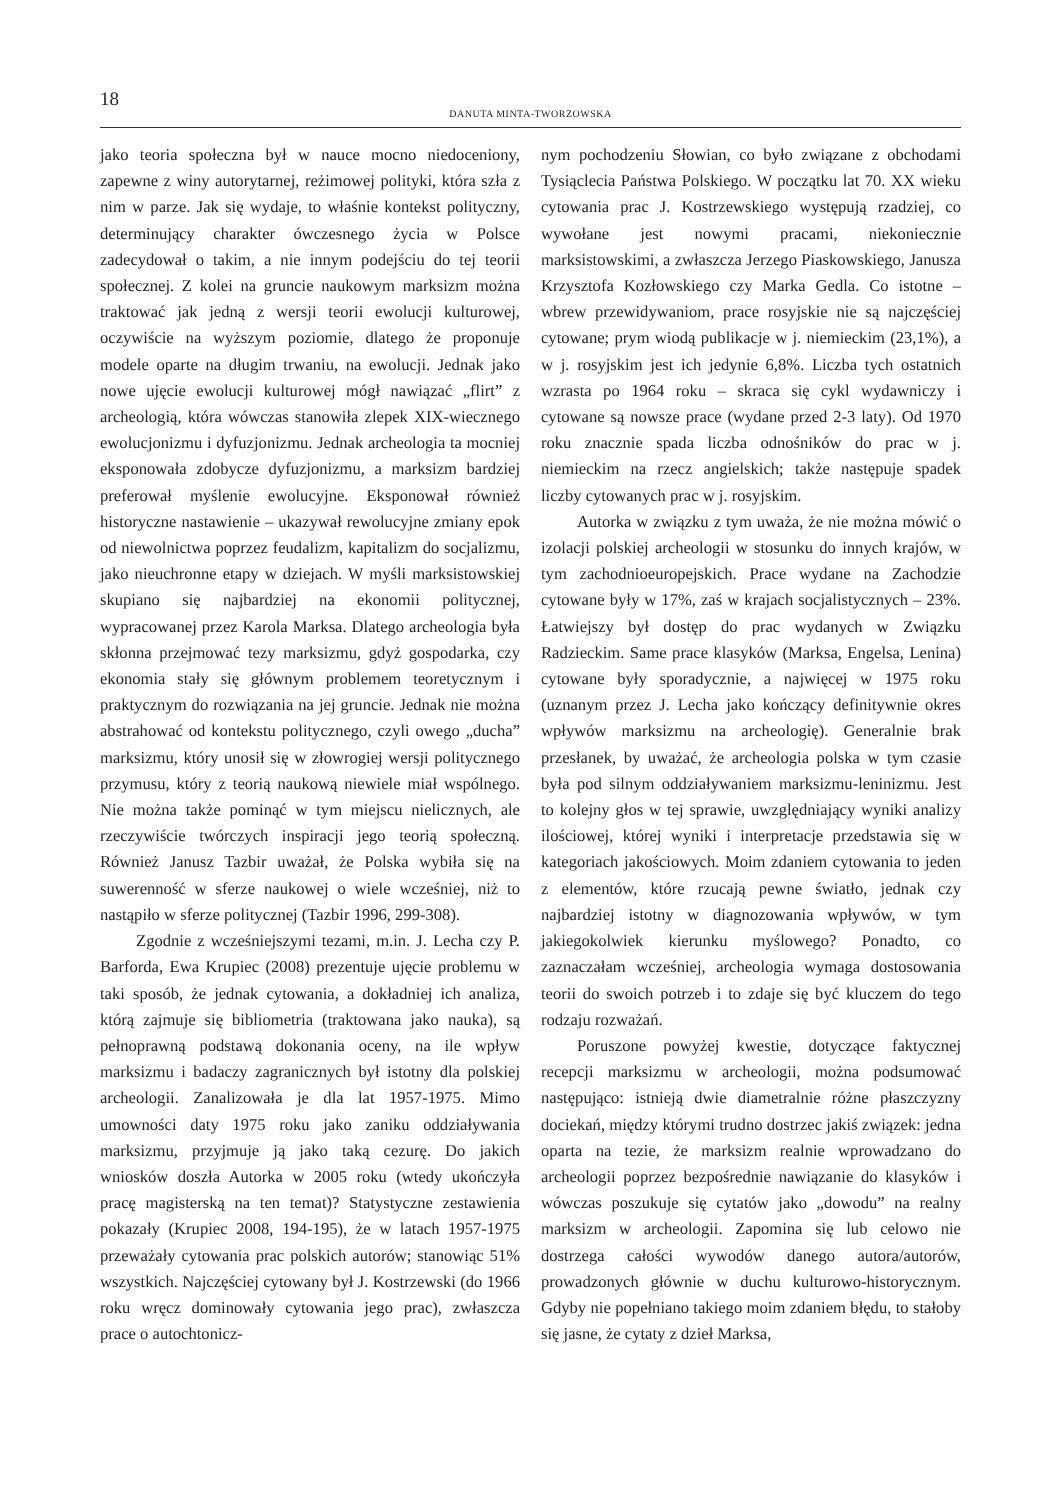18
DANUTA MINTA-TWORZOWSKA
jako teoria społeczna był w nauce mocno niedoceniony, zapewne z winy autorytarnej, reżimowej polityki, która szła z nim w parze. Jak się wydaje, to właśnie kontekst polityczny, determinujący charakter ówczesnego życia w Polsce zadecydował o takim, a nie innym podejściu do tej teorii społecznej. Z kolei na gruncie naukowym marksizm można traktować jak jedną z wersji teorii ewolucji kulturowej, oczywiście na wyższym poziomie, dlatego że proponuje modele oparte na długim trwaniu, na ewolucji. Jednak jako nowe ujęcie ewolucji kulturowej mógł nawiązać „flirt” z archeologią, która wówczas stanowiła zlepek XIX-wiecznego ewolucjonizmu i dyfuzjonizmu. Jednak archeologia ta mocniej eksponowała zdobycze dyfuzjonizmu, a marksizm bardziej preferował myślenie ewolucyjne. Eksponował również historyczne nastawienie – ukazywał rewolucyjne zmiany epok od niewolnictwa poprzez feudalizm, kapitalizm do socjalizmu, jako nieuchronne etapy w dziejach. W myśli marksistowskiej skupiano się najbardziej na ekonomii politycznej, wypracowanej przez Karola Marksa. Dlatego archeologia była skłonna przejmować tezy marksizmu, gdyż gospodarka, czy ekonomia stały się głównym problemem teoretycznym i praktycznym do rozwiązania na jej gruncie. Jednak nie można abstrahować od kontekstu politycznego, czyli owego „ducha” marksizmu, który unosił się w złowrogiej wersji politycznego przymusu, który z teorią naukową niewiele miał wspólnego. Nie można także pominąć w tym miejscu nielicznych, ale rzeczywiście twórczych inspiracji jego teorią społeczną. Również Janusz Tazbir uważał, że Polska wybiła się na suwerenność w sferze naukowej o wiele wcześniej, niż to nastąpiło w sferze politycznej (Tazbir 1996, 299-308).
Zgodnie z wcześniejszymi tezami, m.in. J. Lecha czy P. Barforda, Ewa Krupiec (2008) prezentuje ujęcie problemu w taki sposób, że jednak cytowania, a dokładniej ich analiza, którą zajmuje się bibliometria (traktowana jako nauka), są pełnoprawną podstawą dokonania oceny, na ile wpływ marksizmu i badaczy zagranicznych był istotny dla polskiej archeologii. Zanalizowała je dla lat 1957-1975. Mimo umowności daty 1975 roku jako zaniku oddziaływania marksizmu, przyjmuje ją jako taką cezurę. Do jakich wniosków doszła Autorka w 2005 roku (wtedy ukończyła pracę magisterską na ten temat)? Statystyczne zestawienia pokazały (Krupiec 2008, 194-195), że w latach 1957-1975 przeważały cytowania prac polskich autorów; stanowiąc 51% wszystkich. Najczęściej cytowany był J. Kostrzewski (do 1966 roku wręcz dominowały cytowania jego prac), zwłaszcza prace o autochtonicz-
nym pochodzeniu Słowian, co było związane z obchodami Tysiąclecia Państwa Polskiego. W początku lat 70. XX wieku cytowania prac J. Kostrzewskiego występują rzadziej, co wywołane jest nowymi pracami, niekoniecznie marksistowskimi, a zwłaszcza Jerzego Piaskowskiego, Janusza Krzysztofa Kozłowskiego czy Marka Gedla. Co istotne – wbrew przewidywaniom, prace rosyjskie nie są najczęściej cytowane; prym wiodą publikacje w j. niemieckim (23,1%), a w j. rosyjskim jest ich jedynie 6,8%. Liczba tych ostatnich wzrasta po 1964 roku – skraca się cykl wydawniczy i cytowane są nowsze prace (wydane przed 2-3 laty). Od 1970 roku znacznie spada liczba odnośników do prac w j. niemieckim na rzecz angielskich; także następuje spadek liczby cytowanych prac w j. rosyjskim.
Autorka w związku z tym uważa, że nie można mówić o izolacji polskiej archeologii w stosunku do innych krajów, w tym zachodnioeuropejskich. Prace wydane na Zachodzie cytowane były w 17%, zaś w krajach socjalistycznych – 23%. Łatwiejszy był dostęp do prac wydanych w Związku Radzieckim. Same prace klasyków (Marksa, Engelsa, Lenina) cytowane były sporadycznie, a najwięcej w 1975 roku (uznanym przez J. Lecha jako kończący definitywnie okres wpływów marksizmu na archeologię). Generalnie brak przesłanek, by uważać, że archeologia polska w tym czasie była pod silnym oddziaływaniem marksizmu-leninizmu. Jest to kolejny głos w tej sprawie, uwzględniający wyniki analizy ilościowej, której wyniki i interpretacje przedstawia się w kategoriach jakościowych. Moim zdaniem cytowania to jeden z elementów, które rzucają pewne światło, jednak czy najbardziej istotny w diagnozowania wpływów, w tym jakiegokolwiek kierunku myślowego? Ponadto, co zaznaczałam wcześniej, archeologia wymaga dostosowania teorii do swoich potrzeb i to zdaje się być kluczem do tego rodzaju rozważań.
Poruszone powyżej kwestie, dotyczące faktycznej recepcji marksizmu w archeologii, można podsumować następująco: istnieją dwie diametralnie różne płaszczyzny dociekań, między którymi trudno dostrzec jakiś związek: jedna oparta na tezie, że marksizm realnie wprowadzano do archeologii poprzez bezpośrednie nawiązanie do klasyków i wówczas poszukuje się cytatów jako „dowodu” na realny marksizm w archeologii. Zapomina się lub celowo nie dostrzega całości wywodów danego autora/autorów, prowadzonych głównie w duchu kulturowo-historycznym. Gdyby nie popełniano takiego moim zdaniem błędu, to stałoby się jasne, że cytaty z dzieł Marksa,